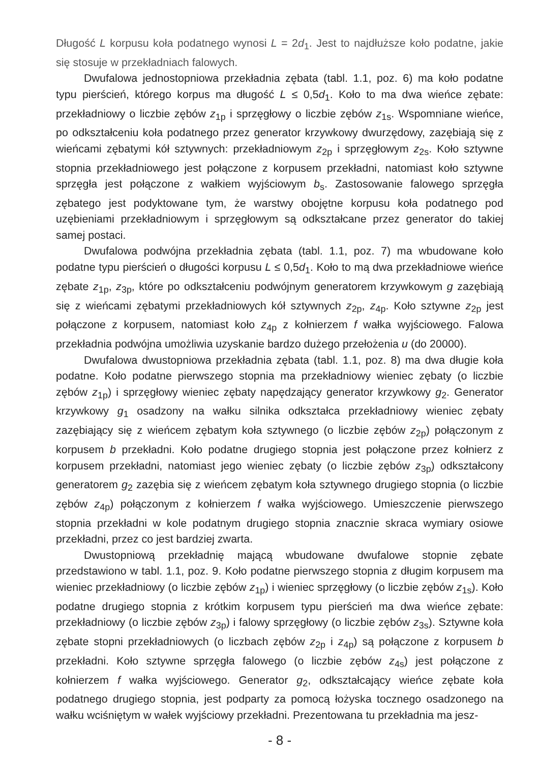Długość L korpusu koła podatnego wynosi L = 2d<sub>1</sub>. Jest to najdłuższe koło podatne, jakie się stosuje w przekładniach falowych.
Dwufalowa jednostopniowa przekładnia zębata (tabl. 1.1, poz. 6) ma koło podatne typu pierścień, którego korpus ma długość L ≤ 0,5d<sub>1</sub>. Koło to ma dwa wieńce zębate: przekładniowy o liczbie zębów z<sub>1p</sub> i sprzęgłowy o liczbie zębów z<sub>1s</sub>. Wspomniane wieńce, po odkształceniu koła podatnego przez generator krzywkowy dwurzędowy, zazębiają się z wieńcami zębatymi kół sztywnych: przekładniowym z<sub>2p</sub> i sprzęgłowym z<sub>2s</sub>. Koło sztywne stopnia przekładniowego jest połączone z korpusem przekładni, natomiast koło sztywne sprzęgła jest połączone z wałkiem wyjściowym b<sub>s</sub>. Zastosowanie falowego sprzęgła zębatego jest podyktowane tym, że warstwy obojętne korpusu koła podatnego pod uzębieniami przekładniowym i sprzęgłowym są odkształcane przez generator do takiej samej postaci.
Dwufalowa podwójna przekładnia zębata (tabl. 1.1, poz. 7) ma wbudowane koło podatne typu pierścień o długości korpusu L ≤ 0,5d<sub>1</sub>. Koło to mą dwa przekładniowe wieńce zębate z<sub>1p</sub>, z<sub>3p</sub>, które po odkształceniu podwójnym generatorem krzywkowym g zazębiają się z wieńcami zębatymi przekładniowych kół sztywnych z<sub>2p</sub>, z<sub>4p</sub>. Koło sztywne z<sub>2p</sub> jest połączone z korpusem, natomiast koło z<sub>4p</sub> z kołnierzem f wałka wyjściowego. Falowa przekładnia podwójna umożliwia uzyskanie bardzo dużego przełożenia u (do 20000).
Dwufalowa dwustopniowa przekładnia zębata (tabl. 1.1, poz. 8) ma dwa długie koła podatne. Koło podatne pierwszego stopnia ma przekładniowy wieniec zębaty (o liczbie zębów z<sub>1p</sub>) i sprzęgłowy wieniec zębaty napędzający generator krzywkowy g<sub>2</sub>. Generator krzywkowy g<sub>1</sub> osadzony na wałku silnika odkształca przekładniowy wieniec zębaty zazębiający się z wieńcem zębatym koła sztywnego (o liczbie zębów z<sub>2p</sub>) połączonym z korpusem b przekładni. Koło podatne drugiego stopnia jest połączone przez kołnierz z korpusem przekładni, natomiast jego wieniec zębaty (o liczbie zębów z<sub>3p</sub>) odkształcony generatorem g<sub>2</sub> zazębia się z wieńcem zębatym koła sztywnego drugiego stopnia (o liczbie zębów z<sub>4p</sub>) połączonym z kołnierzem f wałka wyjściowego. Umieszczenie pierwszego stopnia przekładni w kole podatnym drugiego stopnia znacznie skraca wymiary osiowe przekładni, przez co jest bardziej zwarta.
Dwustopniową przekładnię mającą wbudowane dwufalowe stopnie zębate przedstawiono w tabl. 1.1, poz. 9. Koło podatne pierwszego stopnia z długim korpusem ma wieniec przekładniowy (o liczbie zębów z<sub>1p</sub>) i wieniec sprzęgłowy (o liczbie zębów z<sub>1s</sub>). Koło podatne drugiego stopnia z krótkim korpusem typu pierścień ma dwa wieńce zębate: przekładniowy (o liczbie zębów z<sub>3p</sub>) i falowy sprzęgłowy (o liczbie zębów z<sub>3s</sub>). Sztywne koła zębate stopni przekładniowych (o liczbach zębów z<sub>2p</sub> i z<sub>4p</sub>) są połączone z korpusem b przekładni. Koło sztywne sprzęgła falowego (o liczbie zębów z<sub>4s</sub>) jest połączone z kołnierzem f wałka wyjściowego. Generator g<sub>2</sub>, odkształcający wieńce zębate koła podatnego drugiego stopnia, jest podparty za pomocą łożyska tocznego osadzonego na wałku wciśniętym w wałek wyjściowy przekładni. Prezentowana tu przekładnia ma jesz-
- 8 -